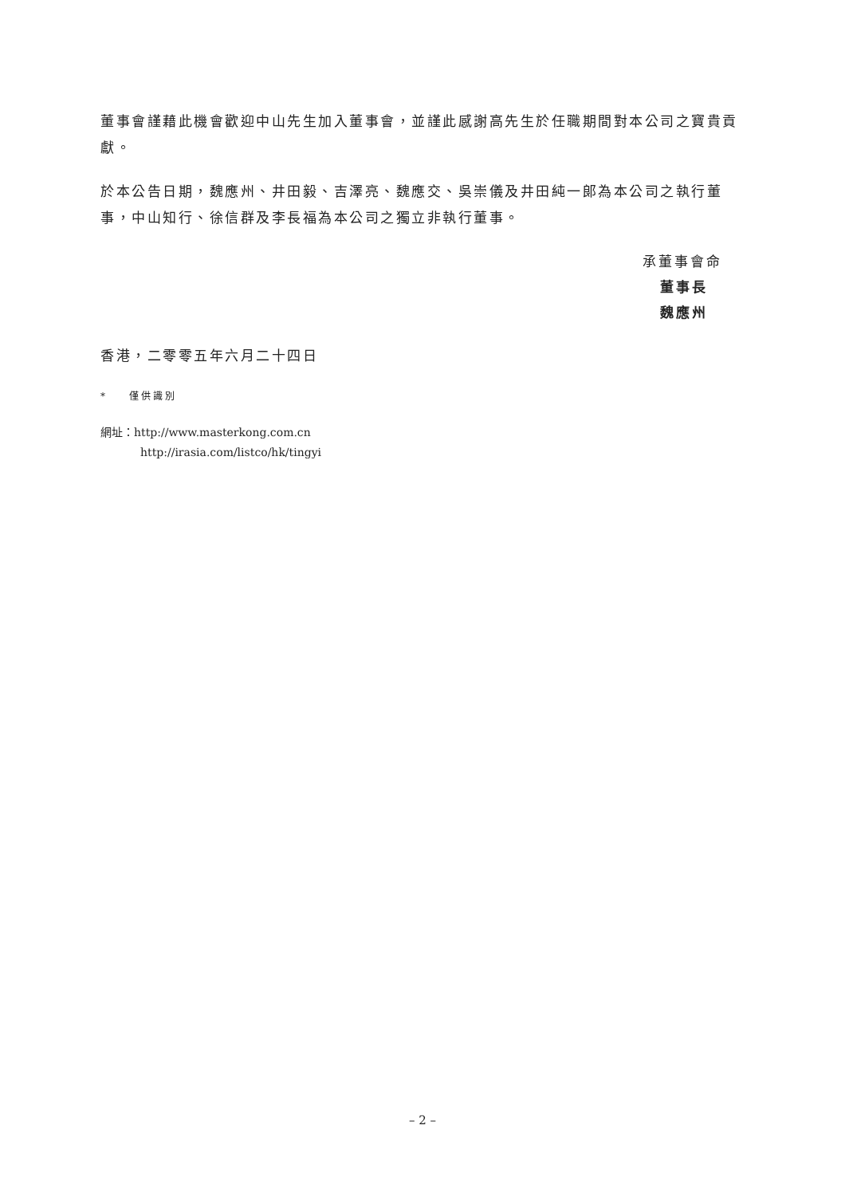董事會謹藉此機會歡迎中山先生加入董事會，並謹此感謝高先生於任職期間對本公司之寶貴貢獻。
於本公告日期，魏應州、井田毅、吉澤亮、魏應交、吳崇儀及井田純一郎為本公司之執行董事，中山知行、徐信群及李長福為本公司之獨立非執行董事。
承董事會命
董事長
魏應州
香港，二零零五年六月二十四日
* 僅供識別
網址：http://www.masterkong.com.cn
http://irasia.com/listco/hk/tingyi
– 2 –